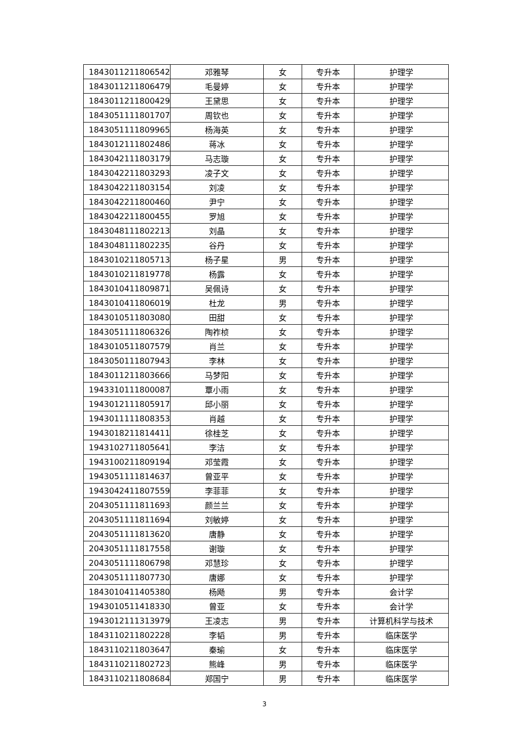| 1843011211806542 | 邓雅琴 | 女 | 专升本 | 护理学 |
| 1843011211806479 | 毛曼婷 | 女 | 专升本 | 护理学 |
| 1843011211800429 | 王黛思 | 女 | 专升本 | 护理学 |
| 1843051111801707 | 周钦也 | 女 | 专升本 | 护理学 |
| 1843051111809965 | 杨海英 | 女 | 专升本 | 护理学 |
| 1843012111802486 | 蒋冰 | 女 | 专升本 | 护理学 |
| 1843042111803179 | 马志璇 | 女 | 专升本 | 护理学 |
| 1843042211803293 | 凌子文 | 女 | 专升本 | 护理学 |
| 1843042211803154 | 刘凌 | 女 | 专升本 | 护理学 |
| 1843042211800460 | 尹宁 | 女 | 专升本 | 护理学 |
| 1843042211800455 | 罗旭 | 女 | 专升本 | 护理学 |
| 1843048111802213 | 刘晶 | 女 | 专升本 | 护理学 |
| 1843048111802235 | 谷丹 | 女 | 专升本 | 护理学 |
| 1843010211805713 | 杨子星 | 男 | 专升本 | 护理学 |
| 1843010211819778 | 杨露 | 女 | 专升本 | 护理学 |
| 1843010411809871 | 吴佩诗 | 女 | 专升本 | 护理学 |
| 1843010411806019 | 杜龙 | 男 | 专升本 | 护理学 |
| 1843010511803080 | 田甜 | 女 | 专升本 | 护理学 |
| 1843051111806326 | 陶祚桢 | 女 | 专升本 | 护理学 |
| 1843010511807579 | 肖兰 | 女 | 专升本 | 护理学 |
| 1843050111807943 | 李林 | 女 | 专升本 | 护理学 |
| 1843011211803666 | 马梦阳 | 女 | 专升本 | 护理学 |
| 1943310111800087 | 覃小雨 | 女 | 专升本 | 护理学 |
| 1943012111805917 | 邱小丽 | 女 | 专升本 | 护理学 |
| 1943011111808353 | 肖越 | 女 | 专升本 | 护理学 |
| 1943018211814411 | 徐桂芝 | 女 | 专升本 | 护理学 |
| 1943102711805641 | 李洁 | 女 | 专升本 | 护理学 |
| 1943100211809194 | 邓莹霞 | 女 | 专升本 | 护理学 |
| 1943051111814637 | 曾亚平 | 女 | 专升本 | 护理学 |
| 1943042411807559 | 李菲菲 | 女 | 专升本 | 护理学 |
| 2043051111811693 | 颜兰兰 | 女 | 专升本 | 护理学 |
| 2043051111811694 | 刘敏婷 | 女 | 专升本 | 护理学 |
| 2043051111813620 | 唐静 | 女 | 专升本 | 护理学 |
| 2043051111817558 | 谢璇 | 女 | 专升本 | 护理学 |
| 2043051111806798 | 邓慧珍 | 女 | 专升本 | 护理学 |
| 2043051111807730 | 唐娜 | 女 | 专升本 | 护理学 |
| 1843010411405380 | 杨飏 | 男 | 专升本 | 会计学 |
| 1943010511418330 | 曾亚 | 女 | 专升本 | 会计学 |
| 1943012111313979 | 王凌志 | 男 | 专升本 | 计算机科学与技术 |
| 1843110211802228 | 李韬 | 男 | 专升本 | 临床医学 |
| 1843110211803647 | 秦瑜 | 女 | 专升本 | 临床医学 |
| 1843110211802723 | 熊峰 | 男 | 专升本 | 临床医学 |
| 1843110211808684 | 郑国宁 | 男 | 专升本 | 临床医学 |
3